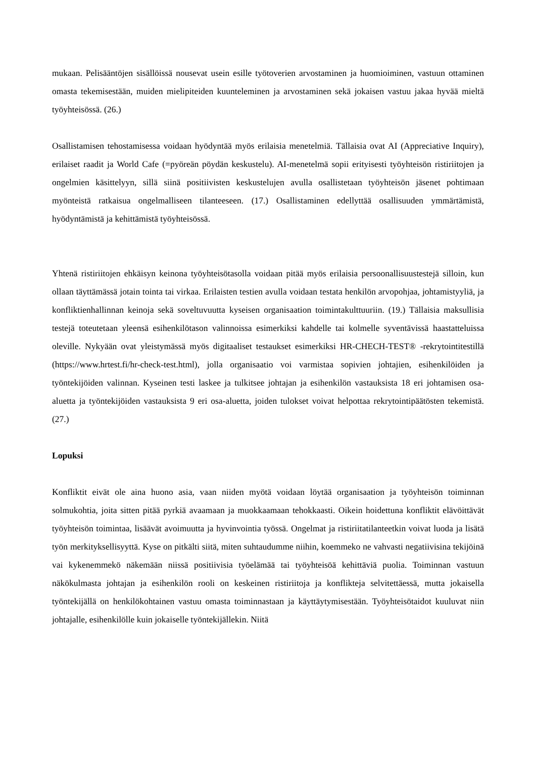mukaan. Pelisääntöjen sisällöissä nousevat usein esille työtoverien arvostaminen ja huomioiminen, vastuun ottaminen omasta tekemisestään, muiden mielipiteiden kuunteleminen ja arvostaminen sekä jokaisen vastuu jakaa hyvää mieltä työyhteisössä. (26.)
Osallistamisen tehostamisessa voidaan hyödyntää myös erilaisia menetelmiä. Tällaisia ovat AI (Appreciative Inquiry), erilaiset raadit ja World Cafe (=pyöreän pöydän keskustelu). AI-menetelmä sopii erityisesti työyhteisön ristiriitojen ja ongelmien käsittelyyn, sillä siinä positiivisten keskustelujen avulla osallistetaan työyhteisön jäsenet pohtimaan myönteistä ratkaisua ongelmalliseen tilanteeseen. (17.) Osallistaminen edellyttää osallisuuden ymmärtämistä, hyödyntämistä ja kehittämistä työyhteisössä.
Yhtenä ristiriitojen ehkäisyn keinona työyhteisötasolla voidaan pitää myös erilaisia persoonallisuustestejä silloin, kun ollaan täyttämässä jotain tointa tai virkaa. Erilaisten testien avulla voidaan testata henkilön arvopohjaa, johtamistyyliä, ja konfliktienhallinnan keinoja sekä soveltuvuutta kyseisen organisaation toimintakulttuuriin. (19.) Tällaisia maksullisia testejä toteutetaan yleensä esihenkilötason valinnoissa esimerkiksi kahdelle tai kolmelle syventävissä haastatteluissa oleville. Nykyään ovat yleistymässä myös digitaaliset testaukset esimerkiksi HR-CHECH-TEST® -rekrytointitestillä (https://www.hrtest.fi/hr-check-test.html), jolla organisaatio voi varmistaa sopivien johtajien, esihenkilöiden ja työntekijöiden valinnan. Kyseinen testi laskee ja tulkitsee johtajan ja esihenkilön vastauksista 18 eri johtamisen osa-aluetta ja työntekijöiden vastauksista 9 eri osa-aluetta, joiden tulokset voivat helpottaa rekrytointipäätösten tekemistä. (27.)
Lopuksi
Konfliktit eivät ole aina huono asia, vaan niiden myötä voidaan löytää organisaation ja työyhteisön toiminnan solmukohtia, joita sitten pitää pyrkiä avaamaan ja muokkaamaan tehokkaasti. Oikein hoidettuna konfliktit elävöittävät työyhteisön toimintaa, lisäävät avoimuutta ja hyvinvointia työssä. Ongelmat ja ristiriitatilanteetkin voivat luoda ja lisätä työn merkityksellisyyttä. Kyse on pitkälti siitä, miten suhtaudumme niihin, koemmeko ne vahvasti negatiivisina tekijöinä vai kykenemmekö näkemään niissä positiivisia työelämää tai työyhteisöä kehittäviä puolia. Toiminnan vastuun näkökulmasta johtajan ja esihenkilön rooli on keskeinen ristiriitoja ja konflikteja selvitettäessä, mutta jokaisella työntekijällä on henkilökohtainen vastuu omasta toiminnastaan ja käyttäytymisestään. Työyhteisötaidot kuuluvat niin johtajalle, esihenkilölle kuin jokaiselle työntekijällekin. Niitä